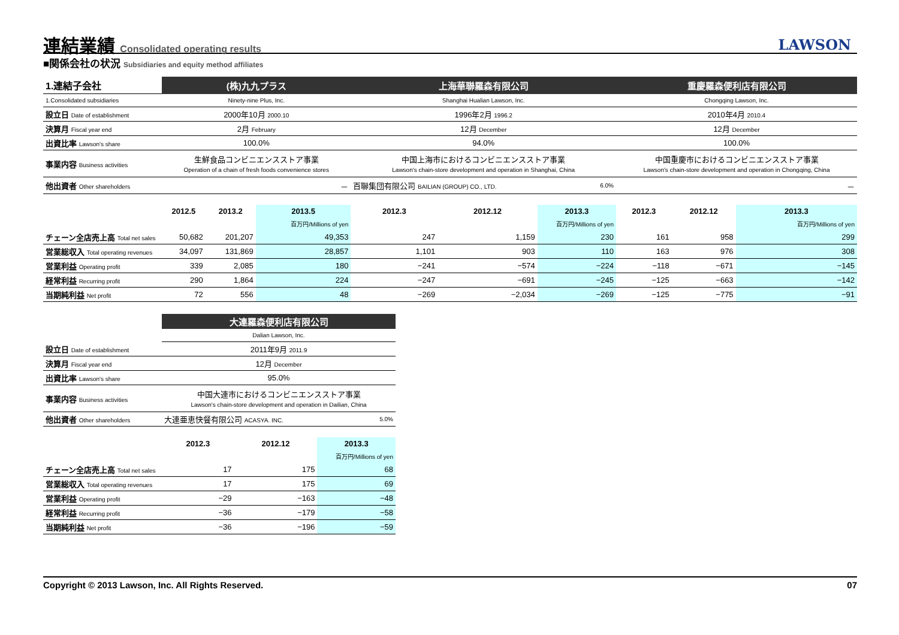連結業績 Consolidated operating results
LAWSON
■関係会社の状況 Subsidiaries and equity method affiliates
| 1.連結子会社 | (株)九九プラス | | | 上海華聯羅森有限公司 | | | 重慶羅森便利店有限公司 | | |
| --- | --- | --- | --- | --- | --- | --- | --- | --- | --- |
| 1.Consolidated subsidiaries | Ninety-nine Plus, Inc. | | | Shanghai Hualian Lawson, Inc. | | | Chongqing Lawson, Inc. | | |
| 設立日 Date of establishment | 2000年10月 2000.10 | | | 1996年2月 1996.2 | | | 2010年4月 2010.4 | | |
| 決算月 Fiscal year end | 2月 February | | | 12月 December | | | 12月 December | | |
| 出資比率 Lawson's share | 100.0% | | | 94.0% | | | 100.0% | | |
| 事業内容 Business activities | 生鮮食品コンビニエンスストア事業 Operation of a chain of fresh foods convenience stores | | | 中国上海市におけるコンビニエンスストア事業 Lawson's chain-store development and operation in Shanghai, China | | | 中国重慶市におけるコンビニエンスストア事業 Lawson's chain-store development and operation in Chongqing, China | | |
| 他出資者 Other shareholders | － | | | 百聯集団有限公司 BAILIAN (GROUP) CO., LTD. | | 6.0% | － | | |
| | 2012.5 | 2013.2 | 2013.5 | 2012.3 | 2012.12 | 2013.3 | 2012.3 | 2012.12 | 2013.3 |
| | | | 百万円/Millions of yen | | | 百万円/Millions of yen | | | 百万円/Millions of yen |
| チェーン全店売上高 Total net sales | 50,682 | 201,207 | 49,353 | 247 | 1,159 | 230 | 161 | 958 | 299 |
| 営業総収入 Total operating revenues | 34,097 | 131,869 | 28,857 | 1,101 | 903 | 110 | 163 | 976 | 308 |
| 営業利益 Operating profit | 339 | 2,085 | 180 | −241 | −574 | −224 | −118 | −671 | −145 |
| 経常利益 Recurring profit | 290 | 1,864 | 224 | −247 | −691 | −245 | −125 | −663 | −142 |
| 当期純利益 Net profit | 72 | 556 | 48 | −269 | −2,034 | −269 | −125 | −775 | −91 |
| | 大連羅森便利店有限公司 | | |
| --- | --- | --- | --- |
| | Dalian Lawson, Inc. | | |
| 設立日 Date of establishment | 2011年9月 2011.9 | | |
| 決算月 Fiscal year end | 12月 December | | |
| 出資比率 Lawson's share | 95.0% | | |
| 事業内容 Business activities | 中国大連市におけるコンビニエンスストア事業 Lawson's chain-store development and operation in Dailian, China | | |
| 他出資者 Other shareholders | 大連亜恵快餐有限公司 ACASYA. INC. | | 5.0% |
| | 2012.3 | 2012.12 | 2013.3 |
| | | | 百万円/Millions of yen |
| チェーン全店売上高 Total net sales | 17 | 175 | 68 |
| 営業総収入 Total operating revenues | 17 | 175 | 69 |
| 営業利益 Operating profit | −29 | −163 | −48 |
| 経常利益 Recurring profit | −36 | −179 | −58 |
| 当期純利益 Net profit | −36 | −196 | −59 |
Copyright © 2013 Lawson, Inc. All Rights Reserved. 07